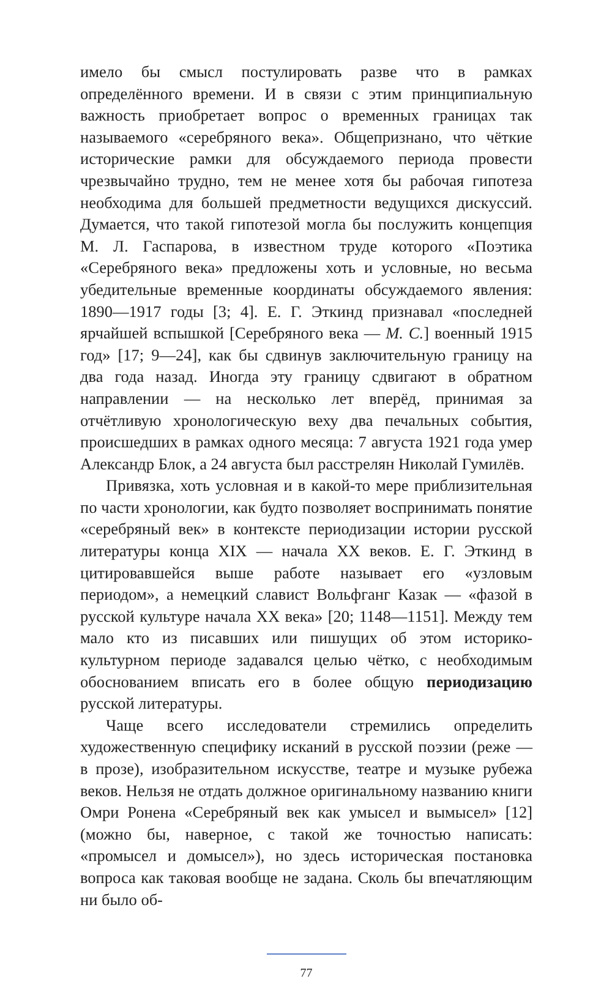имело бы смысл постулировать разве что в рамках определённого времени. И в связи с этим принципиальную важность приобретает вопрос о временных границах так называемого «серебряного века». Общепризнано, что чёткие исторические рамки для обсуждаемого периода провести чрезвычайно трудно, тем не менее хотя бы рабочая гипотеза необходима для большей предметности ведущихся дискуссий. Думается, что такой гипотезой могла бы послужить концепция М. Л. Гаспарова, в известном труде которого «Поэтика «Серебряного века» предложены хоть и условные, но весьма убедительные временные координаты обсуждаемого явления: 1890—1917 годы [3; 4]. Е. Г. Эткинд признавал «последней ярчайшей вспышкой [Серебряного века — М. С.] военный 1915 год» [17; 9—24], как бы сдвинув заключительную границу на два года назад. Иногда эту границу сдвигают в обратном направлении — на несколько лет вперёд, принимая за отчётливую хронологическую веху два печальных события, происшедших в рамках одного месяца: 7 августа 1921 года умер Александр Блок, а 24 августа был расстрелян Николай Гумилёв.
Привязка, хоть условная и в какой-то мере приблизительная по части хронологии, как будто позволяет воспринимать понятие «серебряный век» в контексте периодизации истории русской литературы конца XIX — начала XX веков. Е. Г. Эткинд в цитировавшейся выше работе называет его «узловым периодом», а немецкий славист Вольфганг Казак — «фазой в русской культуре начала XX века» [20; 1148—1151]. Между тем мало кто из писавших или пишущих об этом историко-культурном периоде задавался целью чётко, с необходимым обоснованием вписать его в более общую периодизацию русской литературы.
Чаще всего исследователи стремились определить художественную специфику исканий в русской поэзии (реже — в прозе), изобразительном искусстве, театре и музыке рубежа веков. Нельзя не отдать должное оригинальному названию книги Омри Ронена «Серебряный век как умысел и вымысел» [12] (можно бы, наверное, с такой же точностью написать: «промысел и домысел»), но здесь историческая постановка вопроса как таковая вообще не задана. Сколь бы впечатляющим ни было об-
77